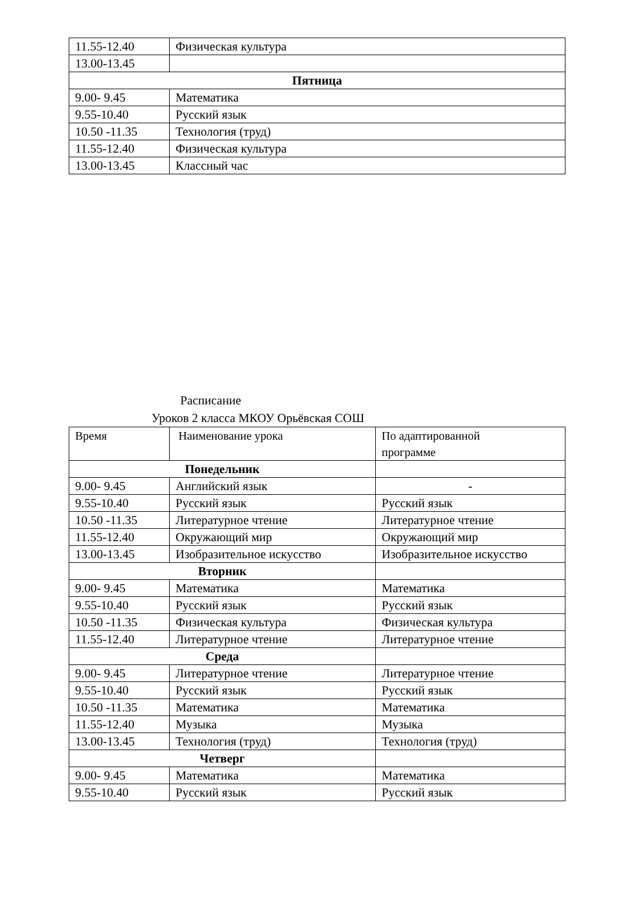| 11.55-12.40 | Физическая культура |
| 13.00-13.45 | |
| Пятница | |
| 9.00- 9.45 | Математика |
| 9.55-10.40 | Русский язык |
| 10.50 -11.35 | Технология (труд) |
| 11.55-12.40 | Физическая культура |
| 13.00-13.45 | Классный час |
Расписание
Уроков 2 класса МКОУ Орьёвская СОШ
| Время | Наименование урока | По адаптированной программе |
| Понедельник | | |
| 9.00- 9.45 | Английский язык | - |
| 9.55-10.40 | Русский язык | Русский язык |
| 10.50 -11.35 | Литературное чтение | Литературное чтение |
| 11.55-12.40 | Окружающий мир | Окружающий мир |
| 13.00-13.45 | Изобразительное искусство | Изобразительное искусство |
| Вторник | | |
| 9.00- 9.45 | Математика | Математика |
| 9.55-10.40 | Русский язык | Русский язык |
| 10.50 -11.35 | Физическая культура | Физическая культура |
| 11.55-12.40 | Литературное чтение | Литературное чтение |
| Среда | | |
| 9.00- 9.45 | Литературное чтение | Литературное чтение |
| 9.55-10.40 | Русский язык | Русский язык |
| 10.50 -11.35 | Математика | Математика |
| 11.55-12.40 | Музыка | Музыка |
| 13.00-13.45 | Технология (труд) | Технология (труд) |
| Четверг | | |
| 9.00- 9.45 | Математика | Математика |
| 9.55-10.40 | Русский язык | Русский язык |